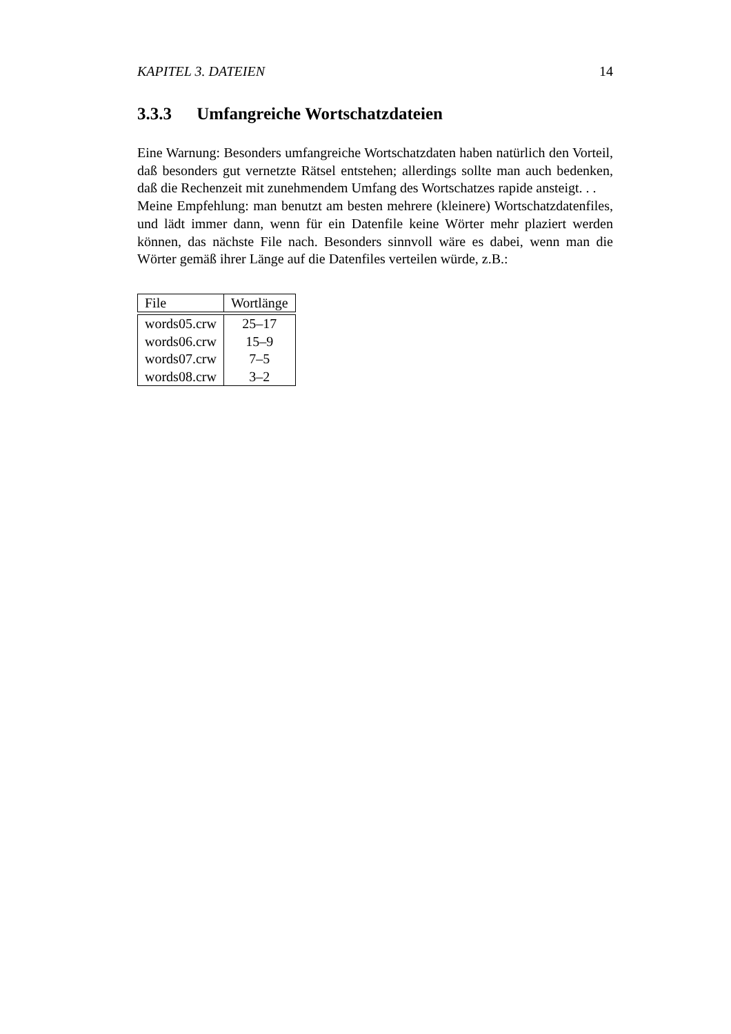KAPITEL 3. DATEIEN 14
3.3.3 Umfangreiche Wortschatzdateien
Eine Warnung: Besonders umfangreiche Wortschatzdaten haben natürlich den Vorteil, daß besonders gut vernetzte Rätsel entstehen; allerdings sollte man auch bedenken, daß die Rechenzeit mit zunehmendem Umfang des Wortschatzes rapide ansteigt. . .
Meine Empfehlung: man benutzt am besten mehrere (kleinere) Wortschatzdatenfiles, und lädt immer dann, wenn für ein Datenfile keine Wörter mehr plaziert werden können, das nächste File nach. Besonders sinnvoll wäre es dabei, wenn man die Wörter gemäß ihrer Länge auf die Datenfiles verteilen würde, z.B.:
| File | Wortlänge |
| --- | --- |
| words05.crw | 25–17 |
| words06.crw | 15–9 |
| words07.crw | 7–5 |
| words08.crw | 3–2 |